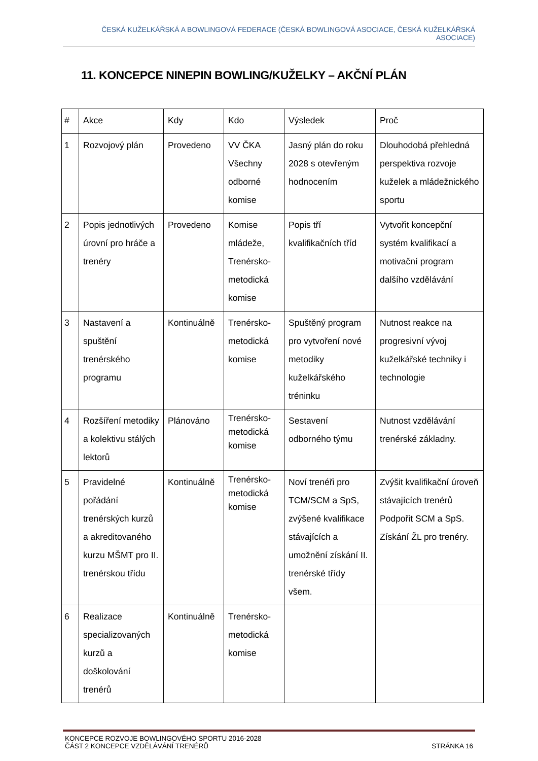ČESKÁ KUŽELKÁŘSKÁ A BOWLINGOVÁ FEDERACE (ČESKÁ BOWLINGOVÁ ASOCIACE, ČESKÁ KUŽELKÁŘSKÁ ASOCIACE)
11. KONCEPCE NINEPIN BOWLING/KUŽELKY – AKČNÍ PLÁN
| # | Akce | Kdy | Kdo | Výsledek | Proč |
| 1 | Rozvojový plán | Provedeno | VV ČKA Všechny odborné komise | Jasný plán do roku 2028 s otevřeným hodnocením | Dlouhodobá přehledná perspektiva rozvoje kuželek a mládežnického sportu |
| 2 | Popis jednotlivých úrovní pro hráče a trenéry | Provedeno | Komise mládeže, Trenérsko-metodická komise | Popis tří kvalifikačních tříd | Vytvořit koncepční systém kvalifikací a motivační program dalšího vzdělávání |
| 3 | Nastavení a spuštění trenérského programu | Kontinuálně | Trenérsko-metodická komise | Spuštěný program pro vytvoření nové metodiky kuželkářského tréninku | Nutnost reakce na progresivní vývoj kuželkářské techniky i technologie |
| 4 | Rozšíření metodiky a kolektivu stálých lektorů | Plánováno | Trenérsko-metodická komise | Sestavení odborného týmu | Nutnost vzdělávání trenérské základny. |
| 5 | Pravidelné pořádání trenérských kurzů a akreditovaného kurzu MŠMT pro II. trenérskou třídu | Kontinuálně | Trenérsko-metodická komise | Noví trenéři pro TCM/SCM a SpS, zvýšené kvalifikace stávajících a umožnění získání II. trenérské třídy všem. | Zvýšit kvalifikační úroveň stávajících trenérů Podpořit SCM a SpS. Získání ŽL pro trenéry. |
| 6 | Realizace specializovaných kurzů a doškolování trenérů | Kontinuálně | Trenérsko-metodická komise | | |
KONCEPCE ROZVOJE BOWLINGOVÉHO SPORTU 2016-2028
ČÁST 2 KONCEPCE VZDĚLÁVÁNÍ TRENÉRŮ STRÁNKA 16